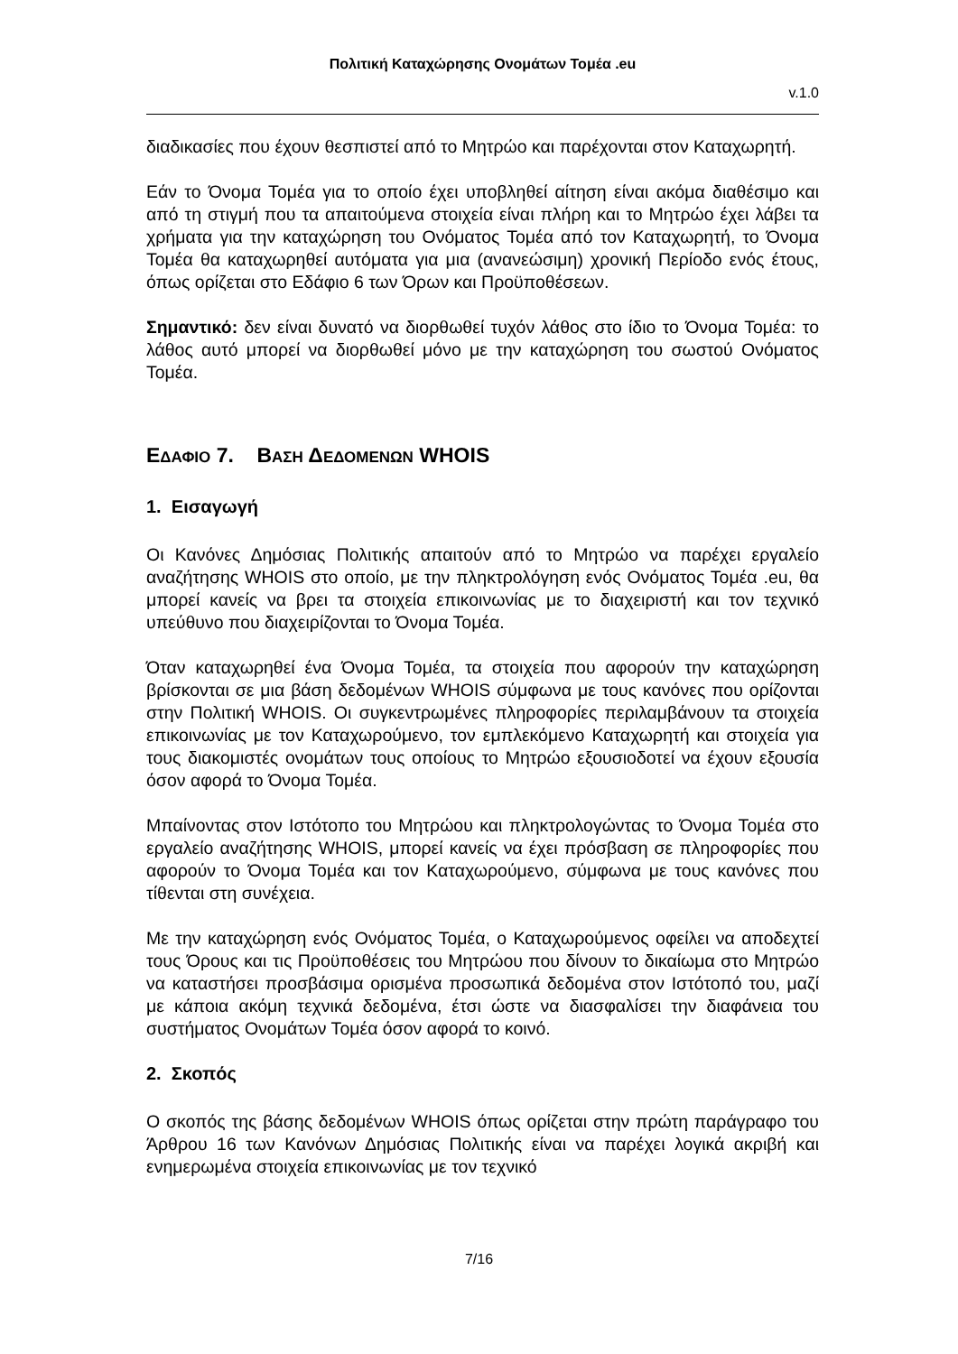Πολιτική Καταχώρησης Ονομάτων Τομέα .eu
v.1.0
διαδικασίες που έχουν θεσπιστεί από το Μητρώο και παρέχονται στον Καταχωρητή.
Εάν το Όνομα Τομέα για το οποίο έχει υποβληθεί αίτηση είναι ακόμα διαθέσιμο και από τη στιγμή που τα απαιτούμενα στοιχεία είναι πλήρη και το Μητρώο έχει λάβει τα χρήματα για την καταχώρηση του Ονόματος Τομέα από τον Καταχωρητή, το Όνομα Τομέα θα καταχωρηθεί αυτόματα για μια (ανανεώσιμη) χρονική Περίοδο ενός έτους, όπως ορίζεται στο Εδάφιο 6 των Όρων και Προϋποθέσεων.
Σημαντικό: δεν είναι δυνατό να διορθωθεί τυχόν λάθος στο ίδιο το Όνομα Τομέα: το λάθος αυτό μπορεί να διορθωθεί μόνο με την καταχώρηση του σωστού Ονόματος Τομέα.
ΕΔΑΦΙΟ 7. ΒΑΣΗ ΔΕΔΟΜΕΝΩΝ WHOIS
1. Εισαγωγή
Οι Κανόνες Δημόσιας Πολιτικής απαιτούν από το Μητρώο να παρέχει εργαλείο αναζήτησης WHOIS στο οποίο, με την πληκτρολόγηση ενός Ονόματος Τομέα .eu, θα μπορεί κανείς να βρει τα στοιχεία επικοινωνίας με το διαχειριστή και τον τεχνικό υπεύθυνο που διαχειρίζονται το Όνομα Τομέα.
Όταν καταχωρηθεί ένα Όνομα Τομέα, τα στοιχεία που αφορούν την καταχώρηση βρίσκονται σε μια βάση δεδομένων WHOIS σύμφωνα με τους κανόνες που ορίζονται στην Πολιτική WHOIS. Οι συγκεντρωμένες πληροφορίες περιλαμβάνουν τα στοιχεία επικοινωνίας με τον Καταχωρούμενο, τον εμπλεκόμενο Καταχωρητή και στοιχεία για τους διακομιστές ονομάτων τους οποίους το Μητρώο εξουσιοδοτεί να έχουν εξουσία όσον αφορά το Όνομα Τομέα.
Μπαίνοντας στον Ιστότοπο του Μητρώου και πληκτρολογώντας το Όνομα Τομέα στο εργαλείο αναζήτησης WHOIS, μπορεί κανείς να έχει πρόσβαση σε πληροφορίες που αφορούν το Όνομα Τομέα και τον Καταχωρούμενο, σύμφωνα με τους κανόνες που τίθενται στη συνέχεια.
Με την καταχώρηση ενός Ονόματος Τομέα, ο Καταχωρούμενος οφείλει να αποδεχτεί τους Όρους και τις Προϋποθέσεις του Μητρώου που δίνουν το δικαίωμα στο Μητρώο να καταστήσει προσβάσιμα ορισμένα προσωπικά δεδομένα στον Ιστότοπό του, μαζί με κάποια ακόμη τεχνικά δεδομένα, έτσι ώστε να διασφαλίσει την διαφάνεια του συστήματος Ονομάτων Τομέα όσον αφορά το κοινό.
2. Σκοπός
Ο σκοπός της βάσης δεδομένων WHOIS όπως ορίζεται στην πρώτη παράγραφο του Άρθρου 16 των Κανόνων Δημόσιας Πολιτικής είναι να παρέχει λογικά ακριβή και ενημερωμένα στοιχεία επικοινωνίας με τον τεχνικό
7/16